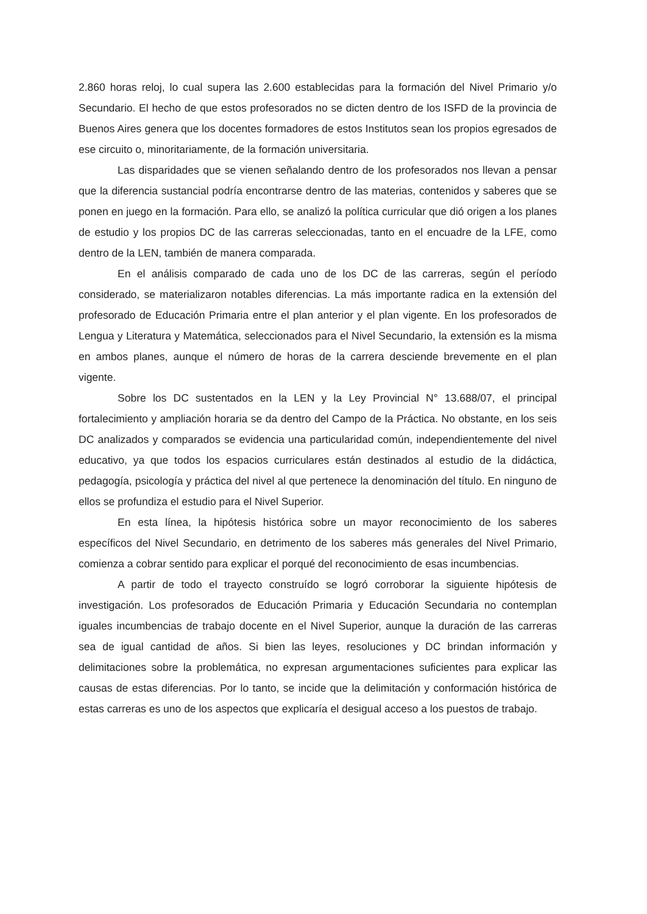2.860 horas reloj, lo cual supera las 2.600 establecidas para la formación del Nivel Primario y/o Secundario. El hecho de que estos profesorados no se dicten dentro de los ISFD de la provincia de Buenos Aires genera que los docentes formadores de estos Institutos sean los propios egresados de ese circuito o, minoritariamente, de la formación universitaria.
Las disparidades que se vienen señalando dentro de los profesorados nos llevan a pensar que la diferencia sustancial podría encontrarse dentro de las materias, contenidos y saberes que se ponen en juego en la formación. Para ello, se analizó la política curricular que dió origen a los planes de estudio y los propios DC de las carreras seleccionadas, tanto en el encuadre de la LFE, como dentro de la LEN, también de manera comparada.
En el análisis comparado de cada uno de los DC de las carreras, según el período considerado, se materializaron notables diferencias. La más importante radica en la extensión del profesorado de Educación Primaria entre el plan anterior y el plan vigente. En los profesorados de Lengua y Literatura y Matemática, seleccionados para el Nivel Secundario, la extensión es la misma en ambos planes, aunque el número de horas de la carrera desciende brevemente en el plan vigente.
Sobre los DC sustentados en la LEN y la Ley Provincial N° 13.688/07, el principal fortalecimiento y ampliación horaria se da dentro del Campo de la Práctica. No obstante, en los seis DC analizados y comparados se evidencia una particularidad común, independientemente del nivel educativo, ya que todos los espacios curriculares están destinados al estudio de la didáctica, pedagogía, psicología y práctica del nivel al que pertenece la denominación del título. En ninguno de ellos se profundiza el estudio para el Nivel Superior.
En esta línea, la hipótesis histórica sobre un mayor reconocimiento de los saberes específicos del Nivel Secundario, en detrimento de los saberes más generales del Nivel Primario, comienza a cobrar sentido para explicar el porqué del reconocimiento de esas incumbencias.
A partir de todo el trayecto construído se logró corroborar la siguiente hipótesis de investigación. Los profesorados de Educación Primaria y Educación Secundaria no contemplan iguales incumbencias de trabajo docente en el Nivel Superior, aunque la duración de las carreras sea de igual cantidad de años. Si bien las leyes, resoluciones y DC brindan información y delimitaciones sobre la problemática, no expresan argumentaciones suficientes para explicar las causas de estas diferencias. Por lo tanto, se incide que la delimitación y conformación histórica de estas carreras es uno de los aspectos que explicaría el desigual acceso a los puestos de trabajo.